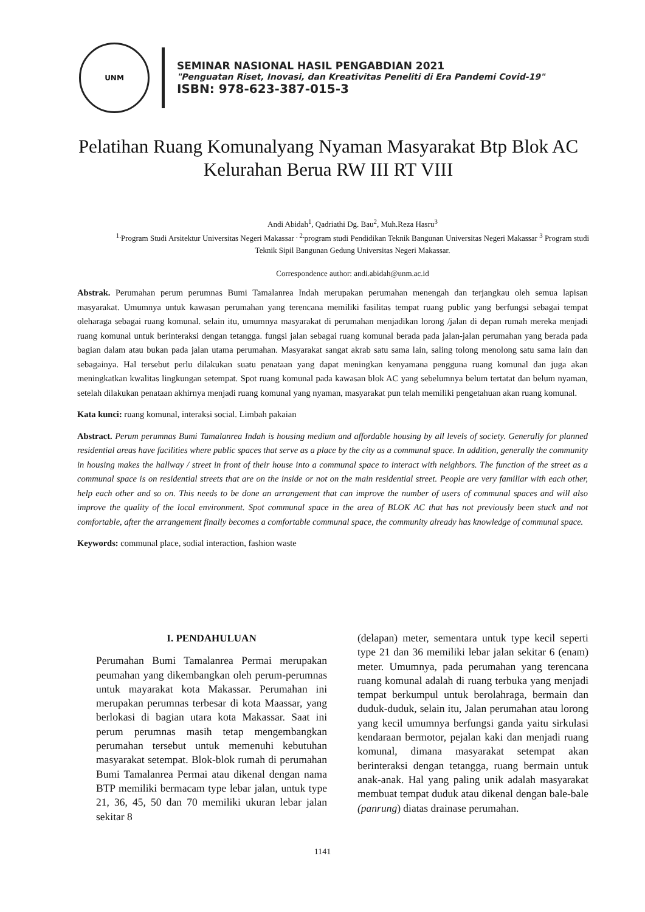UNM
SEMINAR NASIONAL HASIL PENGABDIAN 2021
"Penguatan Riset, Inovasi, dan Kreativitas Peneliti di Era Pandemi Covid-19"
ISBN: 978-623-387-015-3
Pelatihan Ruang Komunalyang Nyaman Masyarakat Btp Blok AC Kelurahan Berua RW III RT VIII
Andi Abidah<sup>1</sup>, Qadriathi Dg. Bau<sup>2</sup>, Muh.Reza Hasru<sup>3</sup>
<sup>1.</sup> Program Studi Arsitektur Universitas Negeri Makassar <sup>. 2.</sup>program studi Pendidikan Teknik Bangunan Universitas Negeri Makassar <sup>3</sup> Program studi Teknik Sipil Bangunan Gedung Universitas Negeri Makassar.
Correspondence author: andi.abidah@unm.ac.id
Abstrak. Perumahan perum perumnas Bumi Tamalanrea Indah merupakan perumahan menengah dan terjangkau oleh semua lapisan masyarakat. Umumnya untuk kawasan perumahan yang terencana memiliki fasilitas tempat ruang public yang berfungsi sebagai tempat oleharaga sebagai ruang komunal. selain itu, umumnya masyarakat di perumahan menjadikan lorong /jalan di depan rumah mereka menjadi ruang komunal untuk berinteraksi dengan tetangga. fungsi jalan sebagai ruang komunal berada pada jalan-jalan perumahan yang berada pada bagian dalam atau bukan pada jalan utama perumahan. Masyarakat sangat akrab satu sama lain, saling tolong menolong satu sama lain dan sebagainya. Hal tersebut perlu dilakukan suatu penataan yang dapat meningkan kenyamana pengguna ruang komunal dan juga akan meningkatkan kwalitas lingkungan setempat. Spot ruang komunal pada kawasan blok AC yang sebelumnya belum tertatat dan belum nyaman, setelah dilakukan penataan akhirnya menjadi ruang komunal yang nyaman, masyarakat pun telah memiliki pengetahuan akan ruang komunal.
Kata kunci: ruang komunal, interaksi social. Limbah pakaian
Abstract. Perum perumnas Bumi Tamalanrea Indah is housing medium and affordable housing by all levels of society. Generally for planned residential areas have facilities where public spaces that serve as a place by the city as a communal space. In addition, generally the community in housing makes the hallway / street in front of their house into a communal space to interact with neighbors. The function of the street as a communal space is on residential streets that are on the inside or not on the main residential street. People are very familiar with each other, help each other and so on. This needs to be done an arrangement that can improve the number of users of communal spaces and will also improve the quality of the local environment. Spot communal space in the area of BLOK AC that has not previously been stuck and not comfortable, after the arrangement finally becomes a comfortable communal space, the community already has knowledge of communal space.
Keywords: communal place, sodial interaction, fashion waste
I. PENDAHULUAN
Perumahan Bumi Tamalanrea Permai merupakan peumahan yang dikembangkan oleh perum-perumnas untuk mayarakat kota Makassar. Perumahan ini merupakan perumnas terbesar di kota Maassar, yang berlokasi di bagian utara kota Makassar. Saat ini perum perumnas masih tetap mengembangkan perumahan tersebut untuk memenuhi kebutuhan masyarakat setempat. Blok-blok rumah di perumahan Bumi Tamalanrea Permai atau dikenal dengan nama BTP memiliki bermacam type lebar jalan, untuk type 21, 36, 45, 50 dan 70 memiliki ukuran lebar jalan sekitar 8
(delapan) meter, sementara untuk type kecil seperti type 21 dan 36 memiliki lebar jalan sekitar 6 (enam) meter. Umumnya, pada perumahan yang terencana ruang komunal adalah di ruang terbuka yang menjadi tempat berkumpul untuk berolahraga, bermain dan duduk-duduk, selain itu, Jalan perumahan atau lorong yang kecil umumnya berfungsi ganda yaitu sirkulasi kendaraan bermotor, pejalan kaki dan menjadi ruang komunal, dimana masyarakat setempat akan berinteraksi dengan tetangga, ruang bermain untuk anak-anak. Hal yang paling unik adalah masyarakat membuat tempat duduk atau dikenal dengan bale-bale (panrung) diatas drainase perumahan.
1141